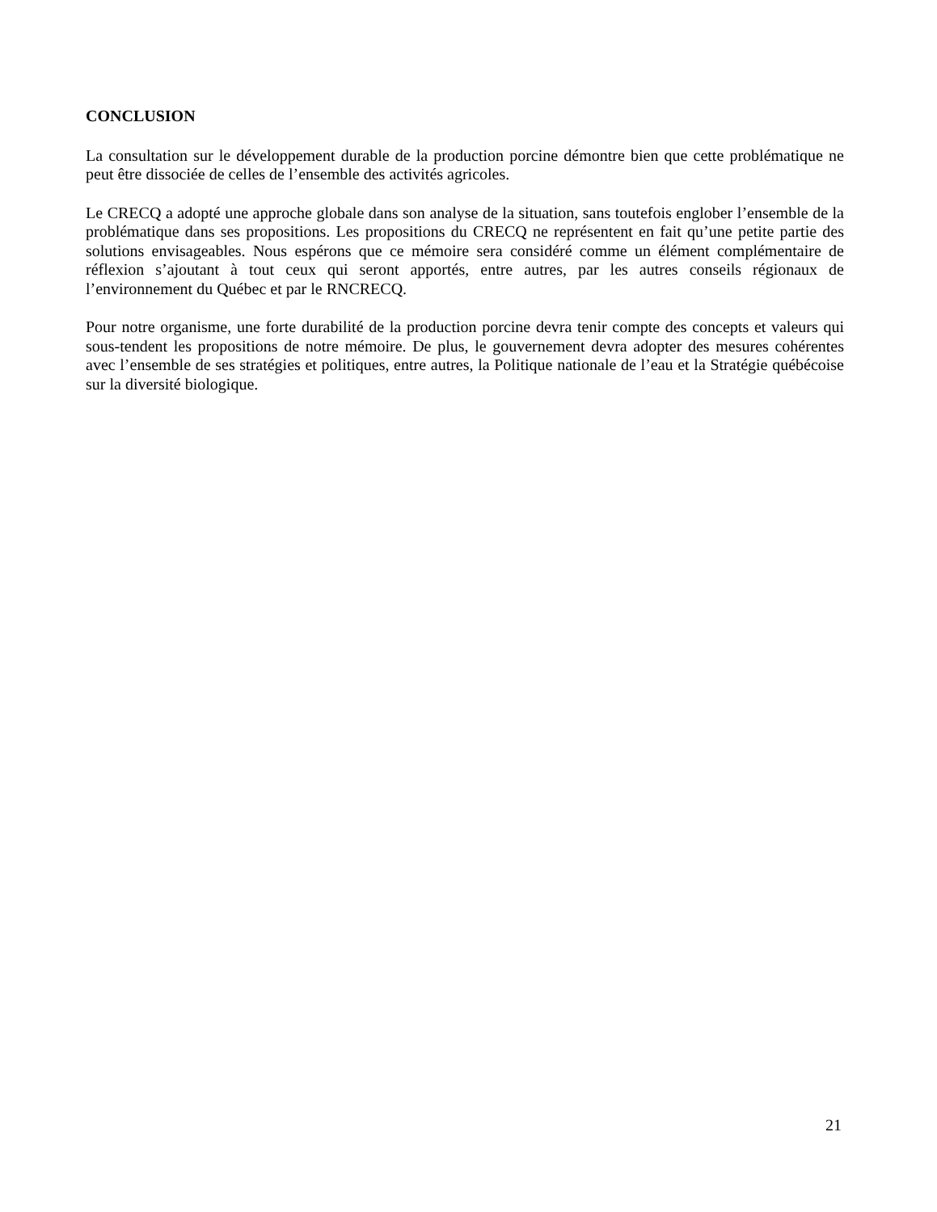CONCLUSION
La consultation sur le développement durable de la production porcine démontre bien que cette problématique ne peut être dissociée de celles de l’ensemble des activités agricoles.
Le CRECQ a adopté une approche globale dans son analyse de la situation, sans toutefois englober l’ensemble de la problématique dans ses propositions. Les propositions du CRECQ ne représentent en fait qu’une petite partie des solutions envisageables. Nous espérons que ce mémoire sera considéré comme un élément complémentaire de réflexion s’ajoutant à tout ceux qui seront apportés, entre autres, par les autres conseils régionaux de l’environnement du Québec et par le RNCRECQ.
Pour notre organisme, une forte durabilité de la production porcine devra tenir compte des concepts et valeurs qui sous-tendent les propositions de notre mémoire. De plus, le gouvernement devra adopter des mesures cohérentes avec l’ensemble de ses stratégies et politiques, entre autres, la Politique nationale de l’eau et la Stratégie québécoise sur la diversité biologique.
21